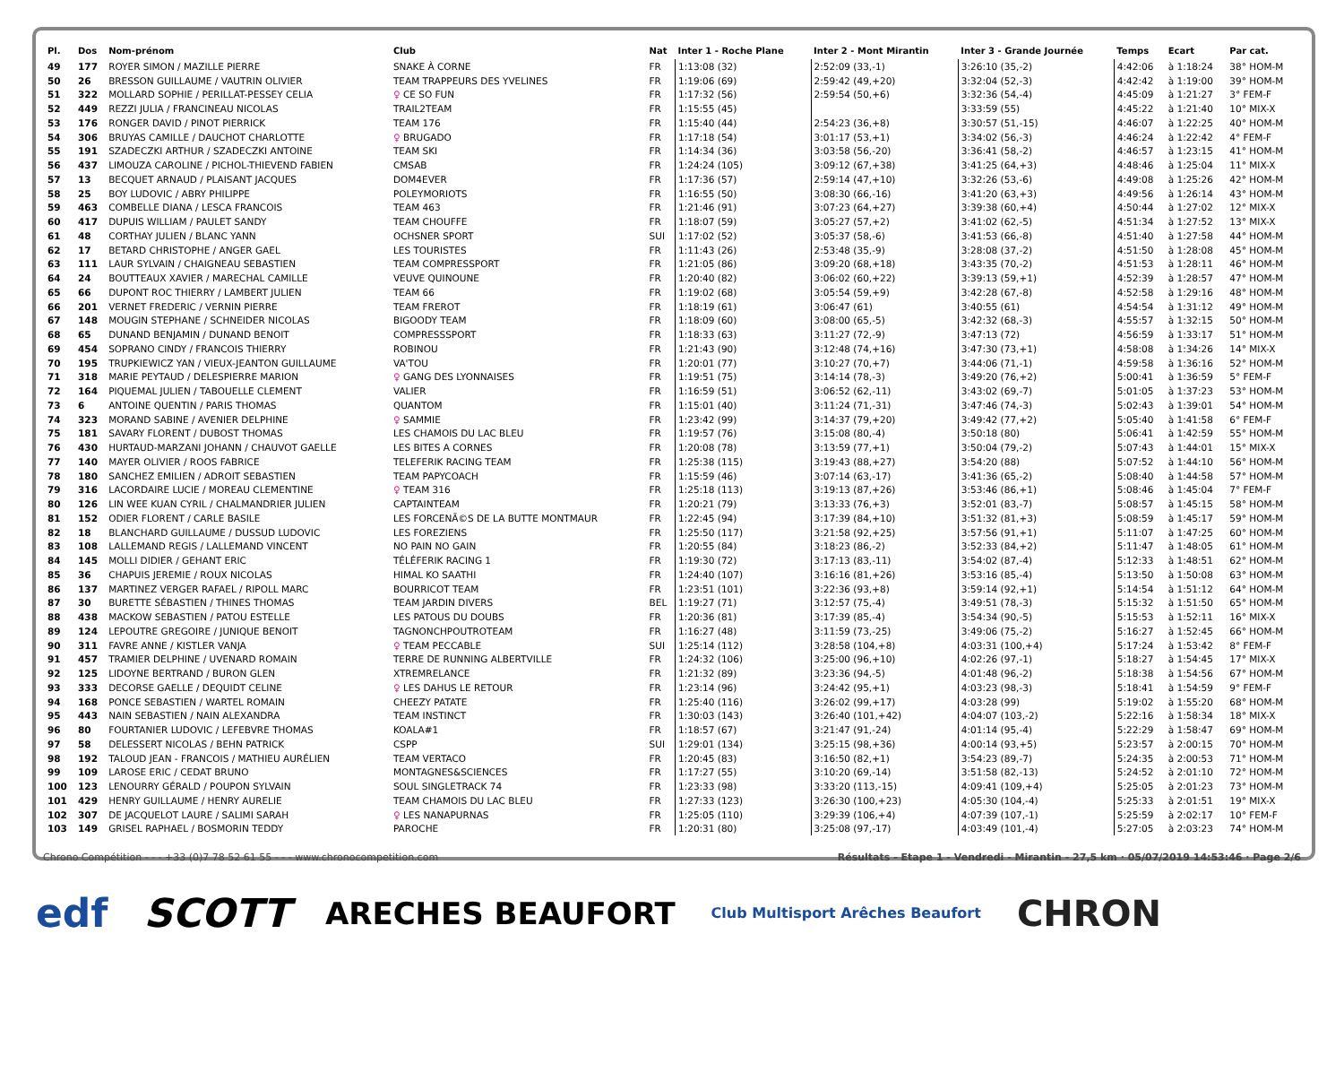| Pl. | Dos | Nom-prénom | Club | Nat | Inter 1 - Roche Plane | Inter 2 - Mont Mirantin | Inter 3 - Grande Journée | Temps | Ecart | Par cat. |
| --- | --- | --- | --- | --- | --- | --- | --- | --- | --- | --- |
| 49 | 177 | ROYER SIMON / MAZILLE PIERRE | SNAKE À CORNE | FR | 1:13:08 (32) | 2:52:09 (33,-1) | 3:26:10 (35,-2) | 4:42:06 | à 1:18:24 | 38° HOM-M |
| 50 | 26 | BRESSON GUILLAUME / VAUTRIN OLIVIER | TEAM TRAPPEURS DES YVELINES | FR | 1:19:06 (69) | 2:59:42 (49,+20) | 3:32:04 (52,-3) | 4:42:42 | à 1:19:00 | 39° HOM-M |
| 51 | 322 | MOLLARD SOPHIE / PERILLAT-PESSEY CELIA | ♀ CE SO FUN | FR | 1:17:32 (56) | 2:59:54 (50,+6) | 3:32:36 (54,-4) | 4:45:09 | à 1:21:27 | 3° FEM-F |
| 52 | 449 | REZZI JULIA / FRANCINEAU NICOLAS | TRAIL2TEAM | FR | 1:15:55 (45) | | 3:33:59 (55) | 4:45:22 | à 1:21:40 | 10° MIX-X |
| 53 | 176 | RONGER DAVID / PINOT PIERRICK | TEAM 176 | FR | 1:15:40 (44) | 2:54:23 (36,+8) | 3:30:57 (51,-15) | 4:46:07 | à 1:22:25 | 40° HOM-M |
| 54 | 306 | BRUYAS CAMILLE / DAUCHOT CHARLOTTE | ♀ BRUGADO | FR | 1:17:18 (54) | 3:01:17 (53,+1) | 3:34:02 (56,-3) | 4:46:24 | à 1:22:42 | 4° FEM-F |
| 55 | 191 | SZADECZKI ARTHUR / SZADECZKI ANTOINE | TEAM SKI | FR | 1:14:34 (36) | 3:03:58 (56,-20) | 3:36:41 (58,-2) | 4:46:57 | à 1:23:15 | 41° HOM-M |
| 56 | 437 | LIMOUZA CAROLINE / PICHOL-THIEVEND FABIEN | CMSAB | FR | 1:24:24 (105) | 3:09:12 (67,+38) | 3:41:25 (64,+3) | 4:48:46 | à 1:25:04 | 11° MIX-X |
| 57 | 13 | BECQUET ARNAUD / PLAISANT JACQUES | DOM4EVER | FR | 1:17:36 (57) | 2:59:14 (47,+10) | 3:32:26 (53,-6) | 4:49:08 | à 1:25:26 | 42° HOM-M |
| 58 | 25 | BOY LUDOVIC / ABRY PHILIPPE | POLEYMORIOTS | FR | 1:16:55 (50) | 3:08:30 (66,-16) | 3:41:20 (63,+3) | 4:49:56 | à 1:26:14 | 43° HOM-M |
| 59 | 463 | COMBELLE DIANA / LESCA FRANCOIS | TEAM 463 | FR | 1:21:46 (91) | 3:07:23 (64,+27) | 3:39:38 (60,+4) | 4:50:44 | à 1:27:02 | 12° MIX-X |
| 60 | 417 | DUPUIS WILLIAM / PAULET SANDY | TEAM CHOUFFE | FR | 1:18:07 (59) | 3:05:27 (57,+2) | 3:41:02 (62,-5) | 4:51:34 | à 1:27:52 | 13° MIX-X |
| 61 | 48 | CORTHAY JULIEN / BLANC YANN | OCHSNER SPORT | SUI | 1:17:02 (52) | 3:05:37 (58,-6) | 3:41:53 (66,-8) | 4:51:40 | à 1:27:58 | 44° HOM-M |
| 62 | 17 | BETARD CHRISTOPHE / ANGER GAEL | LES TOURISTES | FR | 1:11:43 (26) | 2:53:48 (35,-9) | 3:28:08 (37,-2) | 4:51:50 | à 1:28:08 | 45° HOM-M |
| 63 | 111 | LAUR SYLVAIN / CHAIGNEAU SEBASTIEN | TEAM COMPRESSPORT | FR | 1:21:05 (86) | 3:09:20 (68,+18) | 3:43:35 (70,-2) | 4:51:53 | à 1:28:11 | 46° HOM-M |
| 64 | 24 | BOUTTEAUX XAVIER / MARECHAL CAMILLE | VEUVE QUINOUNE | FR | 1:20:40 (82) | 3:06:02 (60,+22) | 3:39:13 (59,+1) | 4:52:39 | à 1:28:57 | 47° HOM-M |
| 65 | 66 | DUPONT ROC THIERRY / LAMBERT JULIEN | TEAM 66 | FR | 1:19:02 (68) | 3:05:54 (59,+9) | 3:42:28 (67,-8) | 4:52:58 | à 1:29:16 | 48° HOM-M |
| 66 | 201 | VERNET FREDERIC / VERNIN PIERRE | TEAM FREROT | FR | 1:18:19 (61) | 3:06:47 (61) | 3:40:55 (61) | 4:54:54 | à 1:31:12 | 49° HOM-M |
| 67 | 148 | MOUGIN STEPHANE / SCHNEIDER NICOLAS | BIGOODY TEAM | FR | 1:18:09 (60) | 3:08:00 (65,-5) | 3:42:32 (68,-3) | 4:55:57 | à 1:32:15 | 50° HOM-M |
| 68 | 65 | DUNAND BENJAMIN / DUNAND BENOIT | COMPRESSSPORT | FR | 1:18:33 (63) | 3:11:27 (72,-9) | 3:47:13 (72) | 4:56:59 | à 1:33:17 | 51° HOM-M |
| 69 | 454 | SOPRANO CINDY / FRANCOIS THIERRY | ROBINOU | FR | 1:21:43 (90) | 3:12:48 (74,+16) | 3:47:30 (73,+1) | 4:58:08 | à 1:34:26 | 14° MIX-X |
| 70 | 195 | TRUPKIEWICZ YAN / VIEUX-JEANTON GUILLAUME | VA'TOU | FR | 1:20:01 (77) | 3:10:27 (70,+7) | 3:44:06 (71,-1) | 4:59:58 | à 1:36:16 | 52° HOM-M |
| 71 | 318 | MARIE PEYTAUD / DELESPIERRE MARION | ♀ GANG DES LYONNAISES | FR | 1:19:51 (75) | 3:14:14 (78,-3) | 3:49:20 (76,+2) | 5:00:41 | à 1:36:59 | 5° FEM-F |
| 72 | 164 | PIQUEMAL JULIEN / TABOUELLE CLEMENT | VALIER | FR | 1:16:59 (51) | 3:06:52 (62,-11) | 3:43:02 (69,-7) | 5:01:05 | à 1:37:23 | 53° HOM-M |
| 73 | 6 | ANTOINE QUENTIN / PARIS THOMAS | QUANTOM | FR | 1:15:01 (40) | 3:11:24 (71,-31) | 3:47:46 (74,-3) | 5:02:43 | à 1:39:01 | 54° HOM-M |
| 74 | 323 | MORAND SABINE / AVENIER DELPHINE | ♀ SAMMIE | FR | 1:23:42 (99) | 3:14:37 (79,+20) | 3:49:42 (77,+2) | 5:05:40 | à 1:41:58 | 6° FEM-F |
| 75 | 181 | SAVARY FLORENT / DUBOST THOMAS | LES CHAMOIS DU LAC BLEU | FR | 1:19:57 (76) | 3:15:08 (80,-4) | 3:50:18 (80) | 5:06:41 | à 1:42:59 | 55° HOM-M |
| 76 | 430 | HURTAUD-MARZANI JOHANN / CHAUVOT GAELLE | LES BITES A CORNES | FR | 1:20:08 (78) | 3:13:59 (77,+1) | 3:50:04 (79,-2) | 5:07:43 | à 1:44:01 | 15° MIX-X |
| 77 | 140 | MAYER OLIVIER / ROOS FABRICE | TELEFERIK RACING TEAM | FR | 1:25:38 (115) | 3:19:43 (88,+27) | 3:54:20 (88) | 5:07:52 | à 1:44:10 | 56° HOM-M |
| 78 | 180 | SANCHEZ EMILIEN / ADROIT SEBASTIEN | TEAM PAPYCOACH | FR | 1:15:59 (46) | 3:07:14 (63,-17) | 3:41:36 (65,-2) | 5:08:40 | à 1:44:58 | 57° HOM-M |
| 79 | 316 | LACORDAIRE LUCIE / MOREAU CLEMENTINE | ♀ TEAM 316 | FR | 1:25:18 (113) | 3:19:13 (87,+26) | 3:53:46 (86,+1) | 5:08:46 | à 1:45:04 | 7° FEM-F |
| 80 | 126 | LIN WEE KUAN CYRIL / CHALMANDRIER JULIEN | CAPTAINTEAM | FR | 1:20:21 (79) | 3:13:33 (76,+3) | 3:52:01 (83,-7) | 5:08:57 | à 1:45:15 | 58° HOM-M |
| 81 | 152 | ODIER FLORENT / CARLE BASILE | LES FORCENÃ©S DE LA BUTTE MONTMAUR | FR | 1:22:45 (94) | 3:17:39 (84,+10) | 3:51:32 (81,+3) | 5:08:59 | à 1:45:17 | 59° HOM-M |
| 82 | 18 | BLANCHARD GUILLAUME / DUSSUD LUDOVIC | LES FOREZIENS | FR | 1:25:50 (117) | 3:21:58 (92,+25) | 3:57:56 (91,+1) | 5:11:07 | à 1:47:25 | 60° HOM-M |
| 83 | 108 | LALLEMAND REGIS / LALLEMAND VINCENT | NO PAIN NO GAIN | FR | 1:20:55 (84) | 3:18:23 (86,-2) | 3:52:33 (84,+2) | 5:11:47 | à 1:48:05 | 61° HOM-M |
| 84 | 145 | MOLLI DIDIER / GEHANT ERIC | TÉLÉFERIK RACING 1 | FR | 1:19:30 (72) | 3:17:13 (83,-11) | 3:54:02 (87,-4) | 5:12:33 | à 1:48:51 | 62° HOM-M |
| 85 | 36 | CHAPUIS JEREMIE / ROUX NICOLAS | HIMAL KO SAATHI | FR | 1:24:40 (107) | 3:16:16 (81,+26) | 3:53:16 (85,-4) | 5:13:50 | à 1:50:08 | 63° HOM-M |
| 86 | 137 | MARTINEZ VERGER RAFAEL / RIPOLL MARC | BOURRICOT TEAM | FR | 1:23:51 (101) | 3:22:36 (93,+8) | 3:59:14 (92,+1) | 5:14:54 | à 1:51:12 | 64° HOM-M |
| 87 | 30 | BURETTE SÉBASTIEN / THINES THOMAS | TEAM JARDIN DIVERS | BEL | 1:19:27 (71) | 3:12:57 (75,-4) | 3:49:51 (78,-3) | 5:15:32 | à 1:51:50 | 65° HOM-M |
| 88 | 438 | MACKOW SEBASTIEN / PATOU ESTELLE | LES PATOUS DU DOUBS | FR | 1:20:36 (81) | 3:17:39 (85,-4) | 3:54:34 (90,-5) | 5:15:53 | à 1:52:11 | 16° MIX-X |
| 89 | 124 | LEPOUTRE GREGOIRE / JUNIQUE BENOIT | TAGNONCHPOUTROTEAM | FR | 1:16:27 (48) | 3:11:59 (73,-25) | 3:49:06 (75,-2) | 5:16:27 | à 1:52:45 | 66° HOM-M |
| 90 | 311 | FAVRE ANNE / KISTLER VANJA | ♀ TEAM PECCABLE | SUI | 1:25:14 (112) | 3:28:58 (104,+8) | 4:03:31 (100,+4) | 5:17:24 | à 1:53:42 | 8° FEM-F |
| 91 | 457 | TRAMIER DELPHINE / UVENARD ROMAIN | TERRE DE RUNNING ALBERTVILLE | FR | 1:24:32 (106) | 3:25:00 (96,+10) | 4:02:26 (97,-1) | 5:18:27 | à 1:54:45 | 17° MIX-X |
| 92 | 125 | LIDOYNE BERTRAND / BURON GLEN | XTREMRELANCE | FR | 1:21:32 (89) | 3:23:36 (94,-5) | 4:01:48 (96,-2) | 5:18:38 | à 1:54:56 | 67° HOM-M |
| 93 | 333 | DECORSE GAELLE / DEQUIDT CELINE | ♀ LES DAHUS LE RETOUR | FR | 1:23:14 (96) | 3:24:42 (95,+1) | 4:03:23 (98,-3) | 5:18:41 | à 1:54:59 | 9° FEM-F |
| 94 | 168 | PONCE SEBASTIEN / WARTEL ROMAIN | CHEEZY PATATE | FR | 1:25:40 (116) | 3:26:02 (99,+17) | 4:03:28 (99) | 5:19:02 | à 1:55:20 | 68° HOM-M |
| 95 | 443 | NAIN SEBASTIEN / NAIN ALEXANDRA | TEAM INSTINCT | FR | 1:30:03 (143) | 3:26:40 (101,+42) | 4:04:07 (103,-2) | 5:22:16 | à 1:58:34 | 18° MIX-X |
| 96 | 80 | FOURTANIER LUDOVIC / LEFEBVRE THOMAS | KOALA#1 | FR | 1:18:57 (67) | 3:21:47 (91,-24) | 4:01:14 (95,-4) | 5:22:29 | à 1:58:47 | 69° HOM-M |
| 97 | 58 | DELESSERT NICOLAS / BEHN PATRICK | CSPP | SUI | 1:29:01 (134) | 3:25:15 (98,+36) | 4:00:14 (93,+5) | 5:23:57 | à 2:00:15 | 70° HOM-M |
| 98 | 192 | TALOUD JEAN - FRANCOIS / MATHIEU AURÉLIEN | TEAM VERTACO | FR | 1:20:45 (83) | 3:16:50 (82,+1) | 3:54:23 (89,-7) | 5:24:35 | à 2:00:53 | 71° HOM-M |
| 99 | 109 | LAROSE ERIC / CEDAT BRUNO | MONTAGNES&SCIENCES | FR | 1:17:27 (55) | 3:10:20 (69,-14) | 3:51:58 (82,-13) | 5:24:52 | à 2:01:10 | 72° HOM-M |
| 100 | 123 | LENOURRY GÉRALD / POUPON SYLVAIN | SOUL SINGLETRACK 74 | FR | 1:23:33 (98) | 3:33:20 (113,-15) | 4:09:41 (109,+4) | 5:25:05 | à 2:01:23 | 73° HOM-M |
| 101 | 429 | HENRY GUILLAUME / HENRY AURELIE | TEAM CHAMOIS DU LAC BLEU | FR | 1:27:33 (123) | 3:26:30 (100,+23) | 4:05:30 (104,-4) | 5:25:33 | à 2:01:51 | 19° MIX-X |
| 102 | 307 | DE JACQUELOT LAURE / SALIMI SARAH | ♀ LES NANAPURNAS | FR | 1:25:05 (110) | 3:29:39 (106,+4) | 4:07:39 (107,-1) | 5:25:59 | à 2:02:17 | 10° FEM-F |
| 103 | 149 | GRISEL RAPHAEL / BOSMORIN TEDDY | PAROCHE | FR | 1:20:31 (80) | 3:25:08 (97,-17) | 4:03:49 (101,-4) | 5:27:05 | à 2:03:23 | 74° HOM-M |
Chrono Compétition - - - +33 (0)7 78 52 61 55 - - - www.chronocompetition.com Résultats - Etape 1 - Vendredi - Mirantin - 27,5 km · 05/07/2019 14:53:46 · Page 2/6
edf SCOTT ARECHES BEAUFORT Club Multisport Arêches Beaufort CHRON